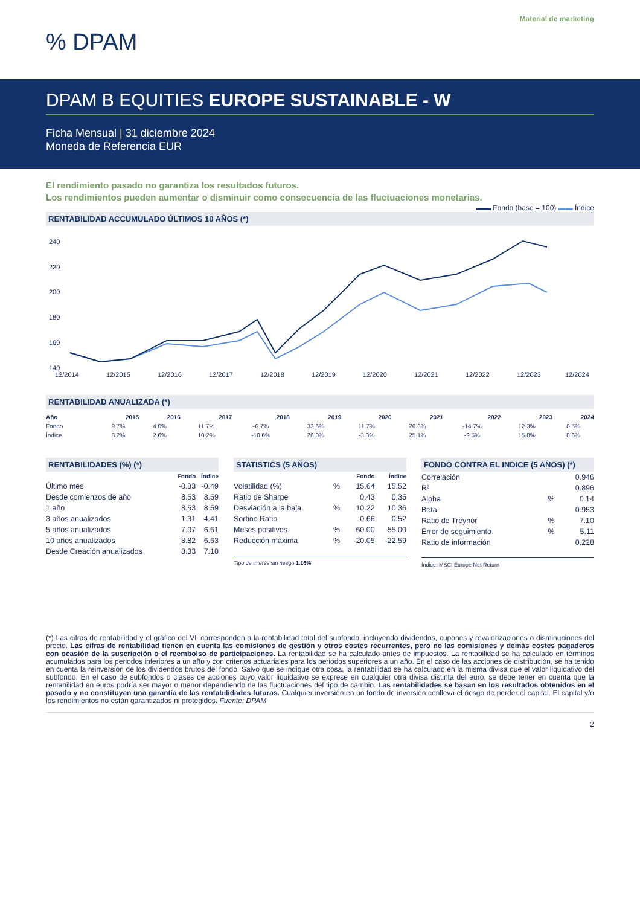Material de marketing
% DPAM
DPAM B EQUITIES EUROPE SUSTAINABLE - W
Ficha Mensual | 31 diciembre 2024
Moneda de Referencia EUR
El rendimiento pasado no garantiza los resultados futuros.
Los rendimientos pueden aumentar o disminuir como consecuencia de las fluctuaciones monetarias.
▬▬ Fondo (base = 100) ▬▬ Índice
RENTABILIDAD ACCUMULADO ÚLTIMOS 10 AÑOS (*)
240
220
200
180
160
140
12/2014
12/2015
12/2016
12/2017
12/2018
12/2019
12/2020
12/2021
12/2022
12/2023
12/2024
RENTABILIDAD ANUALIZADA (*)
| Año | 2015 | 2016 | 2017 | 2018 | 2019 | 2020 | 2021 | 2022 | 2023 | 2024 |
| --- | --- | --- | --- | --- | --- | --- | --- | --- | --- | --- |
| Fondo | 9.7% | 4.0% | 11.7% | -6.7% | 33.6% | 11.7% | 26.3% | -14.7% | 12.3% | 8.5% |
| Índice | 8.2% | 2.6% | 10.2% | -10.6% | 26.0% | -3.3% | 25.1% | -9.5% | 15.8% | 8.6% |
RENTABILIDADES (%) (*)
| | Fondo | Índice |
| --- | --- | --- |
| Último mes | -0.33 | -0.49 |
| Desde comienzos de año | 8.53 | 8.59 |
| 1 año | 8.53 | 8.59 |
| 3 años anualizados | 1.31 | 4.41 |
| 5 años anualizados | 7.97 | 6.61 |
| 10 años anualizados | 8.82 | 6.63 |
| Desde Creación anualizados | 8.33 | 7.10 |
STATISTICS (5 AÑOS)
| | | Fondo | Índice |
| --- | --- | --- | --- |
| Volatilidad (%) | % | 15.64 | 15.52 |
| Ratio de Sharpe | | 0.43 | 0.35 |
| Desviación a la baja | % | 10.22 | 10.36 |
| Sortino Ratio | | 0.66 | 0.52 |
| Meses positivos | % | 60.00 | 55.00 |
| Reducción máxima | % | -20.05 | -22.59 |
Tipo de interés sin riesgo 1.16%
FONDO CONTRA EL INDICE (5 AÑOS) (*)
| Correlación | | 0.946 |
| R² | | 0.896 |
| Alpha | % | 0.14 |
| Beta | | 0.953 |
| Ratio de Treynor | % | 7.10 |
| Error de seguimiento | % | 5.11 |
| Ratio de información | | 0.228 |
Índice: MSCI Europe Net Return
(*) Las cifras de rentabilidad y el gráfico del VL corresponden a la rentabilidad total del subfondo, incluyendo dividendos, cupones y revalorizaciones o disminuciones del precio. Las cifras de rentabilidad tienen en cuenta las comisiones de gestión y otros costes recurrentes, pero no las comisiones y demás costes pagaderos con ocasión de la suscripción o el reembolso de participaciones. La rentabilidad se ha calculado antes de impuestos. La rentabilidad se ha calculado en términos acumulados para los periodos inferiores a un año y con criterios actuariales para los periodos superiores a un año. En el caso de las acciones de distribución, se ha tenido en cuenta la reinversión de los dividendos brutos del fondo. Salvo que se indique otra cosa, la rentabilidad se ha calculado en la misma divisa que el valor liquidativo del subfondo. En el caso de subfondos o clases de acciones cuyo valor liquidativo se exprese en cualquier otra divisa distinta del euro, se debe tener en cuenta que la rentabilidad en euros podría ser mayor o menor dependiendo de las fluctuaciones del tipo de cambio. Las rentabilidades se basan en los resultados obtenidos en el pasado y no constituyen una garantía de las rentabilidades futuras. Cualquier inversión en un fondo de inversión conlleva el riesgo de perder el capital. El capital y/o los rendimientos no están garantizados ni protegidos. Fuente: DPAM
2